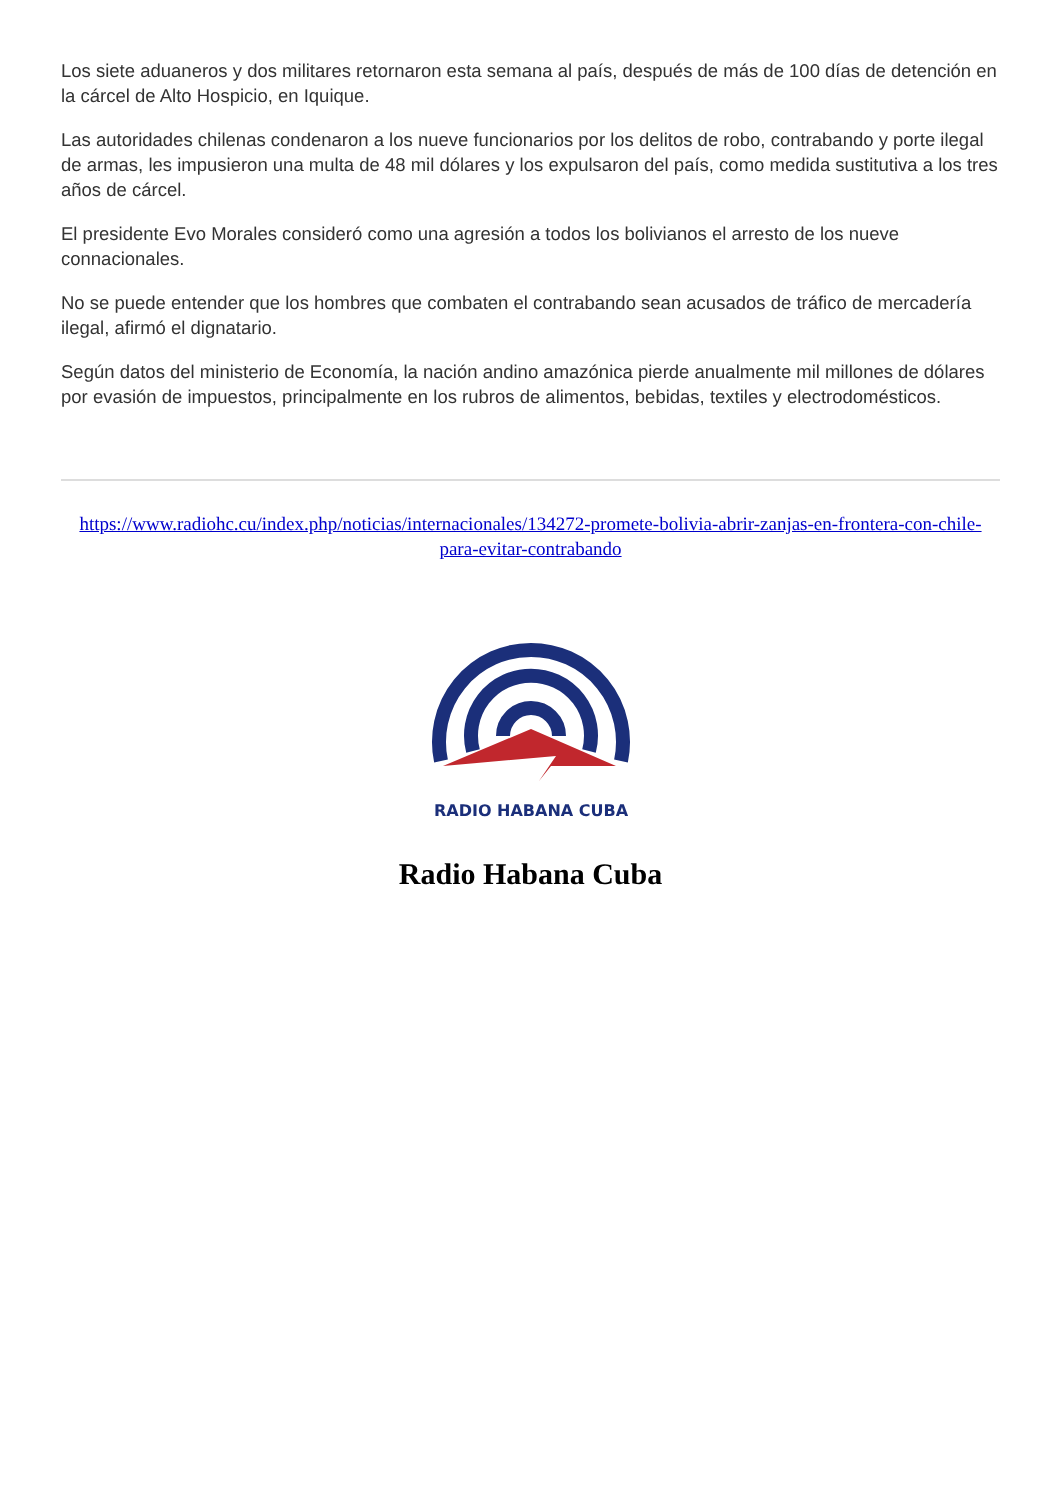Los siete aduaneros y dos militares retornaron esta semana al país, después de más de 100 días de detención en la cárcel de Alto Hospicio, en Iquique.
Las autoridades chilenas condenaron a los nueve funcionarios por los delitos de robo, contrabando y porte ilegal de armas, les impusieron una multa de 48 mil dólares y los expulsaron del país, como medida sustitutiva a los tres años de cárcel.
El presidente Evo Morales consideró como una agresión a todos los bolivianos el arresto de los nueve connacionales.
No se puede entender que los hombres que combaten el contrabando sean acusados de tráfico de mercadería ilegal, afirmó el dignatario.
Según datos del ministerio de Economía, la nación andino amazónica pierde anualmente mil millones de dólares por evasión de impuestos, principalmente en los rubros de alimentos, bebidas, textiles y electrodomésticos.
https://www.radiohc.cu/index.php/noticias/internacionales/134272-promete-bolivia-abrir-zanjas-en-frontera-con-chile-para-evitar-contrabando
RADIO HABANA CUBA
Radio Habana Cuba